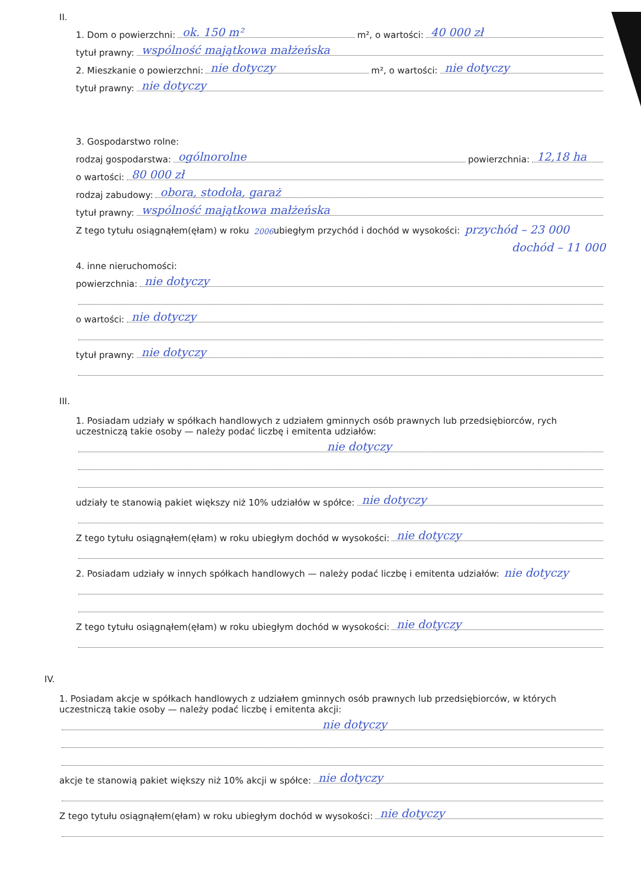II.
1. Dom o powierzchni: ok. 150 m² m², o wartości: 40 000 zł
tytuł prawny: wspólność majątkowa małżeńska
2. Mieszkanie o powierzchni: nie dotyczy m², o wartości: nie dotyczy
tytuł prawny: nie dotyczy
3. Gospodarstwo rolne:
rodzaj gospodarstwa: ogólnorolne powierzchnia: 12,18 ha
o wartości: 80 000 zł
rodzaj zabudowy: obora, stodoła, garaż
tytuł prawny: wspólność majątkowa małżeńska
Z tego tytułu osiągnąłem(ęłam) w roku 2006 ubiegłym przychód i dochód w wysokości: przychód – 23 000
dochód – 11 000
4. inne nieruchomości:
powierzchnia: nie dotyczy
o wartości: nie dotyczy
tytuł prawny: nie dotyczy
III.
1. Posiadam udziały w spółkach handlowych z udziałem gminnych osób prawnych lub przedsiębiorców, rych uczestniczą takie osoby — należy podać liczbę i emitenta udziałów:
nie dotyczy
udziały te stanowią pakiet większy niż 10% udziałów w spółce: nie dotyczy
Z tego tytułu osiągnąłem(ęłam) w roku ubiegłym dochód w wysokości: nie dotyczy
2. Posiadam udziały w innych spółkach handlowych — należy podać liczbę i emitenta udziałów: nie dotyczy
Z tego tytułu osiągnąłem(ęłam) w roku ubiegłym dochód w wysokości: nie dotyczy
IV.
1. Posiadam akcje w spółkach handlowych z udziałem gminnych osób prawnych lub przedsiębiorców, w których uczestniczą takie osoby — należy podać liczbę i emitenta akcji:
nie dotyczy
akcje te stanowią pakiet większy niż 10% akcji w spółce: nie dotyczy
Z tego tytułu osiągnąłem(ęłam) w roku ubiegłym dochód w wysokości: nie dotyczy